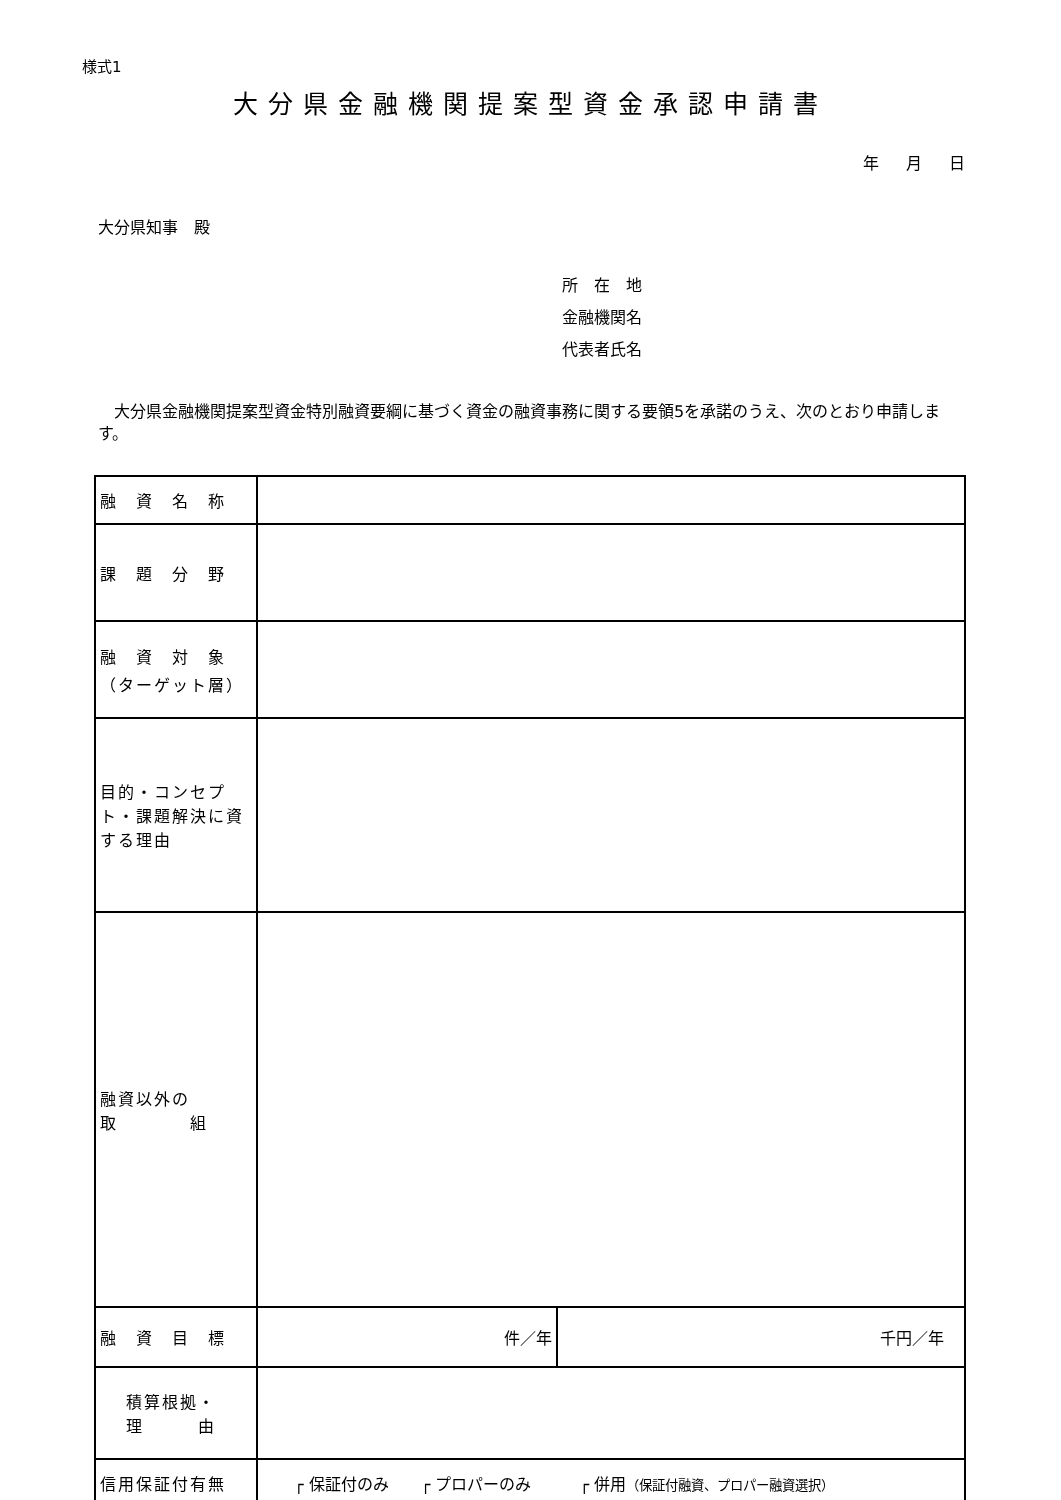様式1
大分県金融機関提案型資金承認申請書
年 月 日
大分県知事　殿
所　在　地
金融機関名
代表者氏名
大分県金融機関提案型資金特別融資要綱に基づく資金の融資事務に関する要領5を承諾のうえ、次のとおり申請します。
| 融 資 名 称 | | |
| 課 題 分 野 | | |
| 融 資 対 象 （ターゲット層） | | |
| 目的・コンセプト・課題解決に資する理由 | | |
| 融資以外の 取 組 | | |
| 融 資 目 標 | 件／年 | 千円／年 |
| 積算根拠・ 理 由 | | |
| 信用保証付有無 | ┌ 保証付のみ ┌ プロパーのみ ┌ 併用 （保証付融資、プロパー融資選択） | |